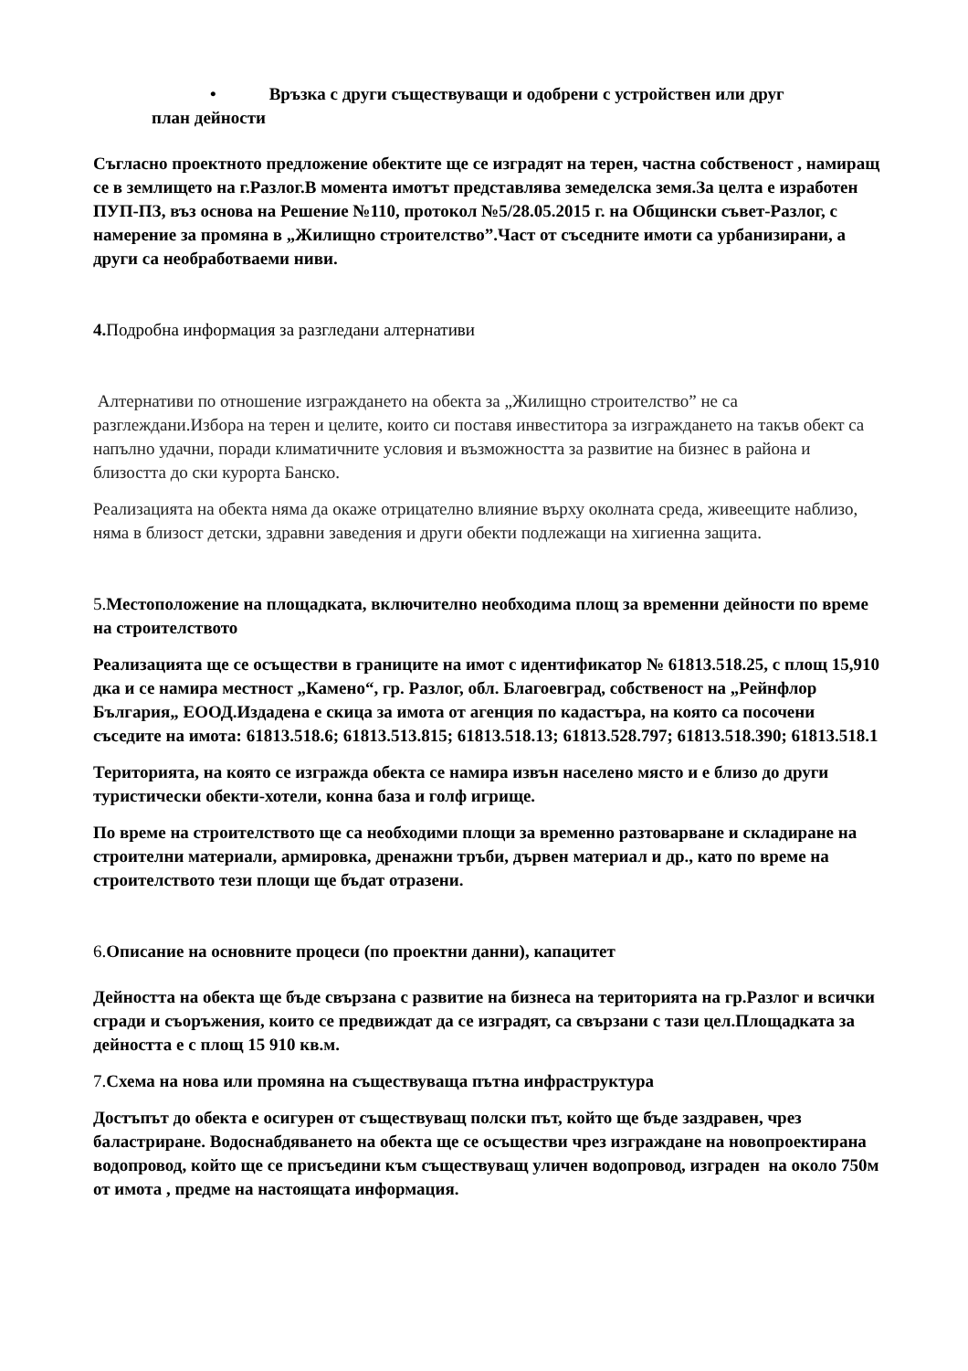• Връзка с други съществуващи и одобрени с устройствен или друг
план дейности
Съгласно проектното предложение обектите ще се изградят на терен, частна собственост , намиращ се в землището на г.Разлог.В момента имотът представлява земеделска земя.За целта е изработен ПУП-ПЗ, въз основа на Решение №110, протокол №5/28.05.2015 г. на Общински съвет-Разлог, с намерение за промяна в „Жилищно строителство”.Част от съседните имоти са урбанизирани, а други са необработваеми ниви.
4. Подробна информация за разгледани алтернативи
Алтернативи по отношение изграждането на обекта за „Жилищно строителство” не са разглеждани.Избора на терен и целите, които си поставя инвеститора за изграждането на такъв обект са напълно удачни, поради климатичните условия и възможността за развитие на бизнес в района и близостта до ски курорта Банско.
Реализацията на обекта няма да окаже отрицателно влияние върху околната среда, живеещите наблизо, няма в близост детски, здравни заведения и други обекти подлежащи на хигиенна защита.
5.Местоположение на площадката, включително необходима площ за временни дейности по време на строителството
Реализацията ще се осъществи в границите на имот с идентификатор № 61813.518.25, с площ 15,910 дка и се намира местност „Камено“, гр. Разлог, обл. Благоевград, собственост на „Рейнфлор България„ ЕООД.Издадена е скица за имота от агенция по кадастъра, на която са посочени съседите на имота: 61813.518.6; 61813.513.815; 61813.518.13; 61813.528.797; 61813.518.390; 61813.518.1
Територията, на която се изгражда обекта се намира извън населено място и е близо до други туристически обекти-хотели, конна база и голф игрище.
По време на строителството ще са необходими площи за временно разтоварване и складиране на строителни материали, армировка, дренажни тръби, дървен материал и др., като по време на строителството тези площи ще бъдат отразени.
6.Описание на основните процеси (по проектни данни), капацитет
Дейността на обекта ще бъде свързана с развитие на бизнеса на територията на гр.Разлог и всички сгради и съоръжения, които се предвиждат да се изградят, са свързани с тази цел.Площадката за дейността е с площ 15 910 кв.м.
7.Схема на нова или промяна на съществуваща пътна инфраструктура
Достъпът до обекта е осигурен от съществуващ полски път, който ще бъде заздравен, чрез баластриране. Водоснабдяването на обекта ще се осъществи чрез изграждане на новопроектирана водопровод, който ще се присъедини към съществуващ уличен водопровод, изграден на около 750м от имота , предме на настоящата информация.